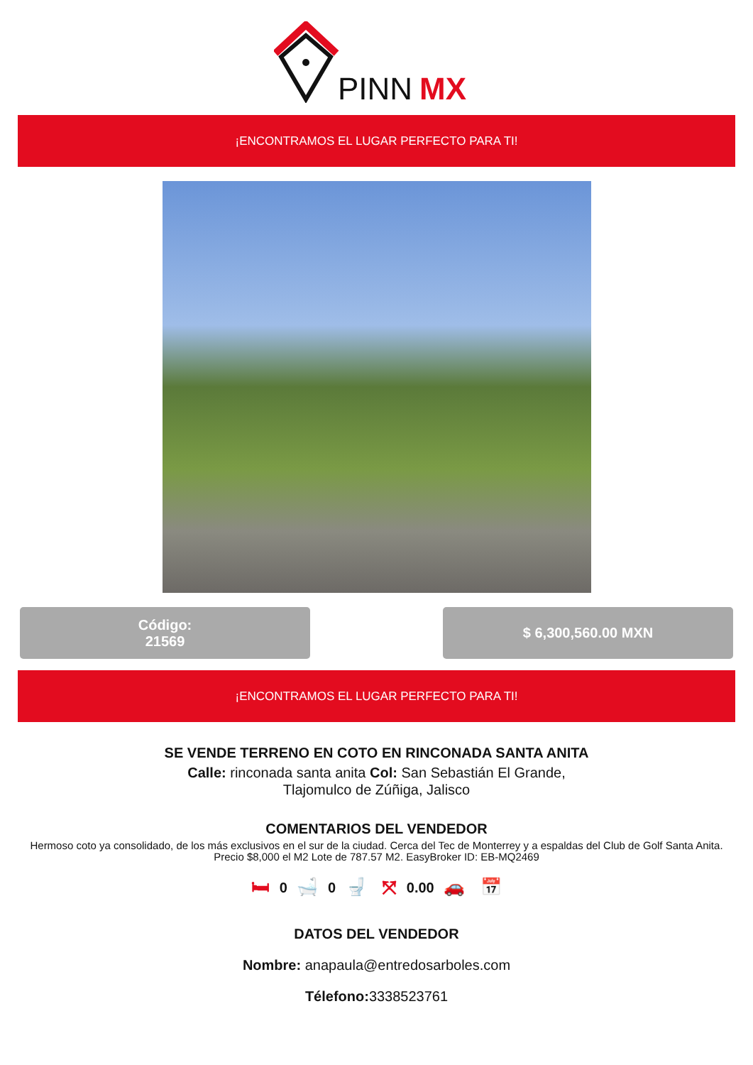PINN
MX
¡ENCONTRAMOS EL LUGAR PERFECTO PARA TI!
Código:
21569
$ 6,300,560.00 MXN
¡ENCONTRAMOS EL LUGAR PERFECTO PARA TI!
SE VENDE TERRENO EN COTO EN RINCONADA SANTA ANITA
Calle: rinconada santa anita Col: San Sebastián El Grande,
Tlajomulco de Zúñiga, Jalisco
COMENTARIOS DEL VENDEDOR
Hermoso coto ya consolidado, de los más exclusivos en el sur de la ciudad. Cerca del Tec de Monterrey y a espaldas del Club de Golf Santa Anita. Precio $8,000 el M2 Lote de 787.57 M2. EasyBroker ID: EB-MQ2469
🛏 0 🛁 0 🚽 ⤧ 0.00 🚗 📅
DATOS DEL VENDEDOR
Nombre: anapaula@entredosarboles.com
Télefono: 3338523761